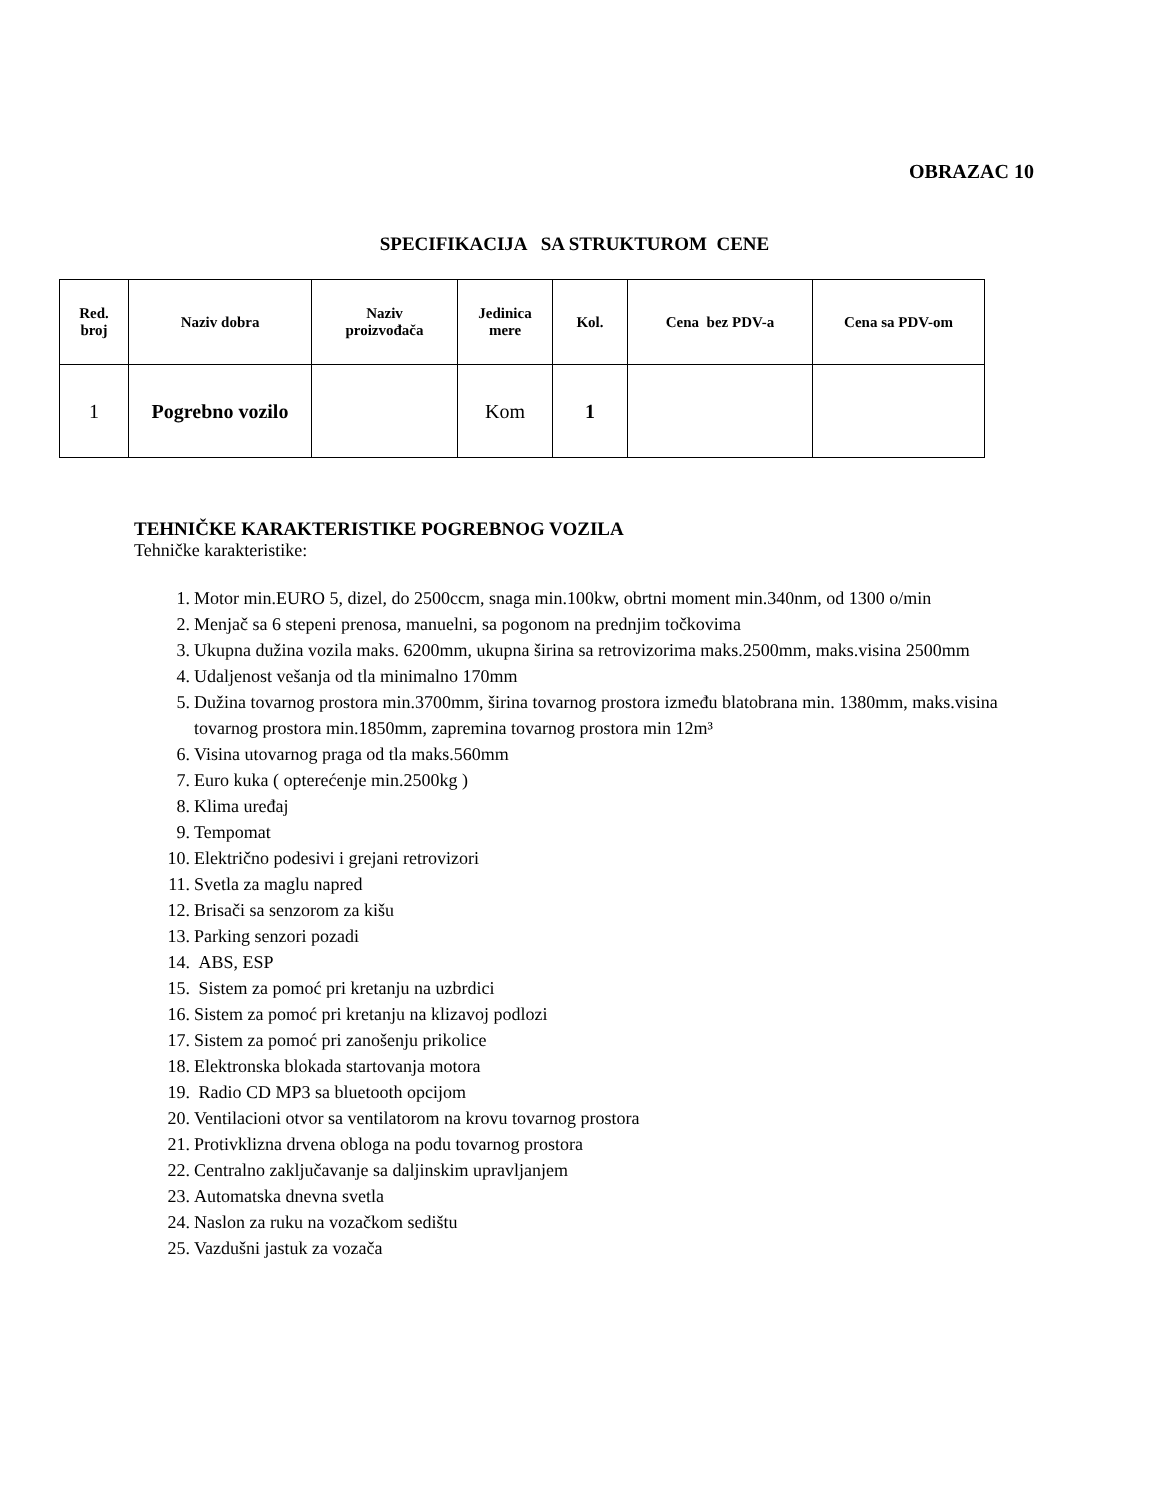OBRAZAC 10
SPECIFIKACIJA SA STRUKTUROM CENE
| Red. broj | Naziv dobra | Naziv proizvođača | Jedinica mere | Kol. | Cena bez PDV-a | Cena sa PDV-om |
| --- | --- | --- | --- | --- | --- | --- |
| 1 | Pogrebno vozilo | | Kom | 1 | | |
TEHNIČKE KARAKTERISTIKE POGREBNOG VOZILA
Tehničke karakteristike:
1. Motor min.EURO 5, dizel, do 2500ccm, snaga min.100kw, obrtni moment min.340nm, od 1300 o/min
2. Menjač sa 6 stepeni prenosa, manuelni, sa pogonom na prednjim točkovima
3. Ukupna dužina vozila maks. 6200mm, ukupna širina sa retrovizorima maks.2500mm, maks.visina 2500mm
4. Udaljenost vešanja od tla minimalno 170mm
5. Dužina tovarnog prostora min.3700mm, širina tovarnog prostora između blatobrana min. 1380mm, maks.visina tovarnog prostora min.1850mm, zapremina tovarnog prostora min 12m³
6. Visina utovarnog praga od tla maks.560mm
7. Euro kuka ( opterećenje min.2500kg )
8. Klima uređaj
9. Tempomat
10. Električno podesivi i grejani retrovizori
11. Svetla za maglu napred
12. Brisači sa senzorom za kišu
13. Parking senzori pozadi
14. ABS, ESP
15. Sistem za pomoć pri kretanju na uzbrdici
16. Sistem za pomoć pri kretanju na klizavoj podlozi
17. Sistem za pomoć pri zanošenju prikolice
18. Elektronska blokada startovanja motora
19. Radio CD MP3 sa bluetooth opcijom
20. Ventilacioni otvor sa ventilatorom na krovu tovarnog prostora
21. Protivklizna drvena obloga na podu tovarnog prostora
22. Centralno zaključavanje sa daljinskim upravljanjem
23. Automatska dnevna svetla
24. Naslon za ruku na vozačkom sedištu
25. Vazdušni jastuk za vozača